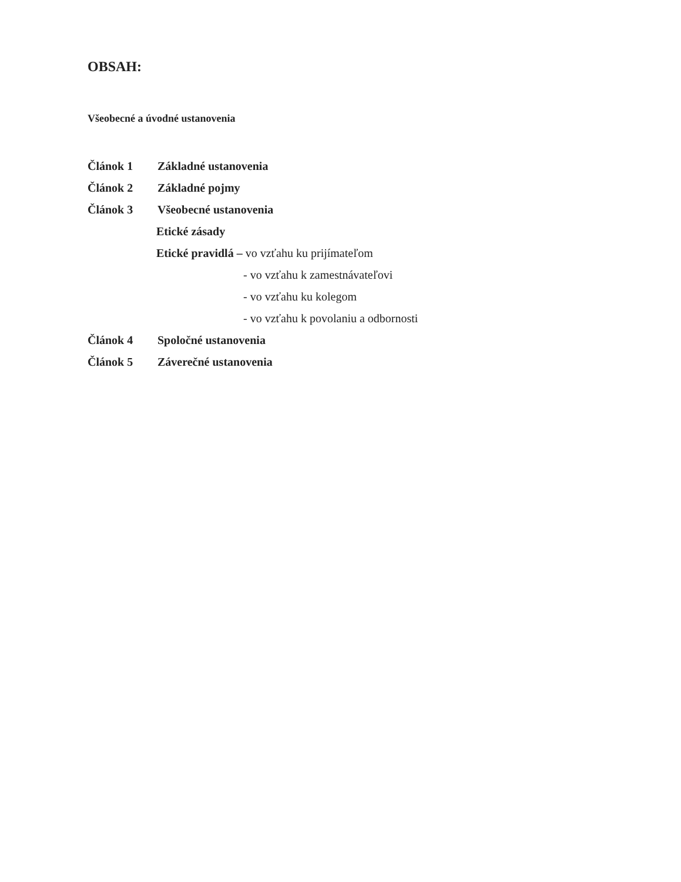OBSAH:
Všeobecné a úvodné ustanovenia
Článok 1 Základné ustanovenia
Článok 2 Základné pojmy
Článok 3 Všeobecné ustanovenia
Etické zásady
Etické pravidlá – vo vzťahu ku prijímateľom
- vo vzťahu k zamestnávateľovi
- vo vzťahu ku kolegom
- vo vzťahu k povolaniu a odbornosti
Článok 4 Spoločné ustanovenia
Článok 5 Záverečné ustanovenia